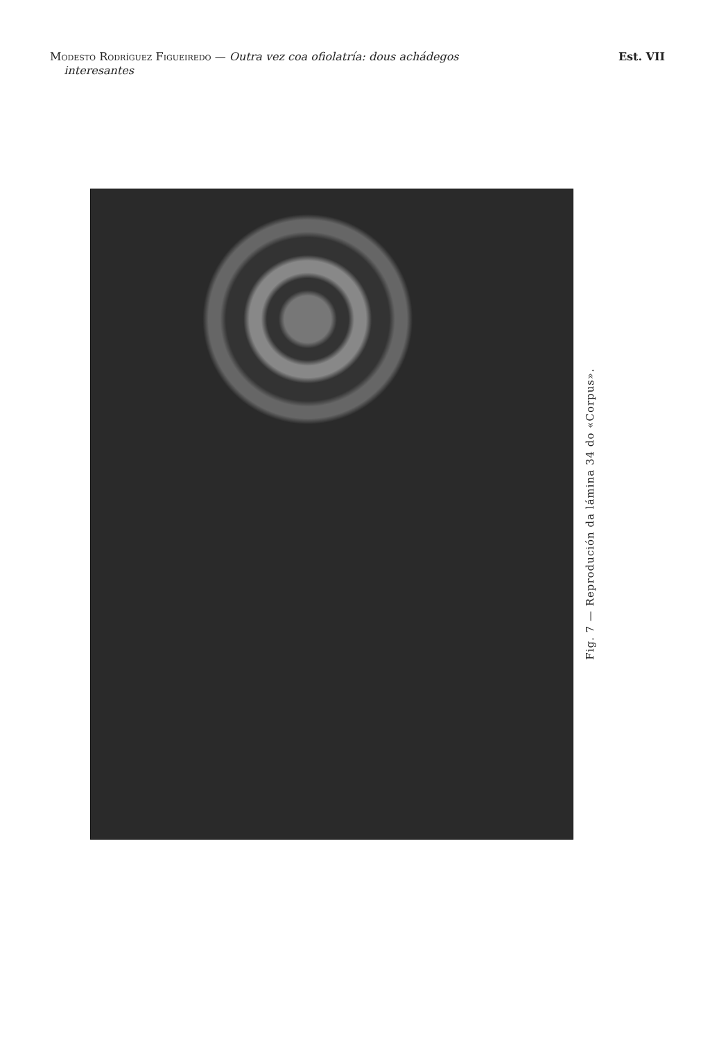Modesto Rodríguez Figueiredo — Outra vez coa ofiolatría: dous achádegos
interesantes
Est. VII
Fig. 7 — Reprodución da lámina 34 do «Corpus».